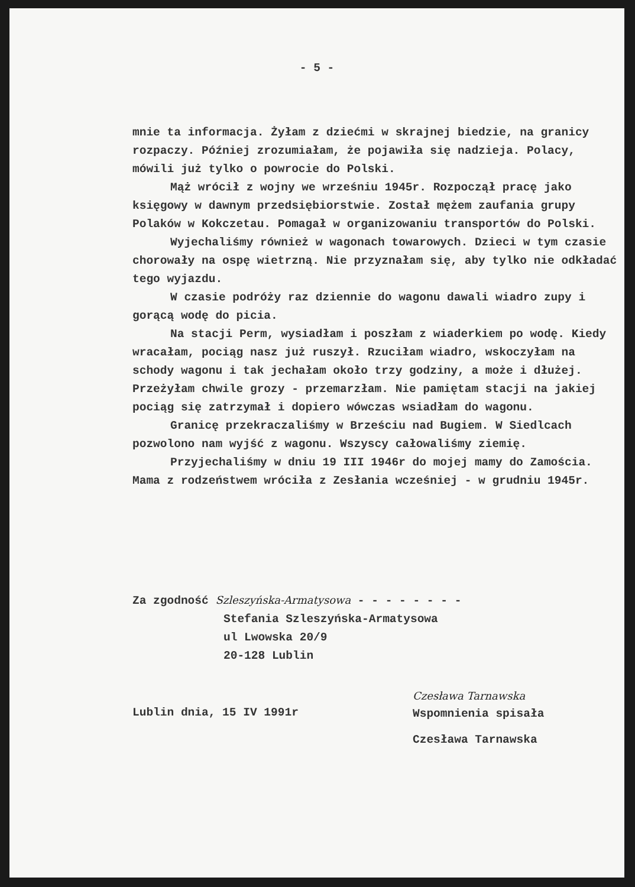- 5 -
mnie ta informacja. Żyłam z dziećmi w skrajnej biedzie, na granicy rozpaczy. Później zrozumiałam, że pojawiła się nadzieja. Polacy, mówili już tylko o powrocie do Polski.
Mąż wrócił z wojny we wrześniu 1945r. Rozpoczął pracę jako księgowy w dawnym przedsiębiorstwie. Został mężem zaufania grupy Polaków w Kokczetau. Pomagał w organizowaniu transportów do Polski.
Wyjechaliśmy również w wagonach towarowych. Dzieci w tym czasie chorowały na ospę wietrzną. Nie przyznałam się, aby tylko nie odkładać tego wyjazdu.
W czasie podróży raz dziennie do wagonu dawali wiadro zupy i gorącą wodę do picia.
Na stacji Perm, wysiadłam i poszłam z wiaderkiem po wodę. Kiedy wracałam, pociąg nasz już ruszył. Rzuciłam wiadro, wskoczyłam na schody wagonu i tak jechałam około trzy godziny, a może i dłużej. Przeżyłam chwile grozy - przemarzłam. Nie pamiętam stacji na jakiej pociąg się zatrzymał i dopiero wówczas wsiadłam do wagonu.
Granicę przekraczaliśmy w Brześciu nad Bugiem. W Siedlcach pozwolono nam wyjść z wagonu. Wszyscy całowaliśmy ziemię.
Przyjechaliśmy w dniu 19 III 1946r do mojej mamy do Zamościa. Mama z rodzeństwem wróciła z Zesłania wcześniej - w grudniu 1945r.
Za zgodność Szleszyńska-Armatysowa - - - - - - - -
Stefania Szleszyńska-Armatysowa
ul Lwowska 20/9
20-128 Lublin
Lublin dnia, 15 IV 1991r
Czesława Tarnawska
Wspomnienia spisała
Czesława Tarnawska